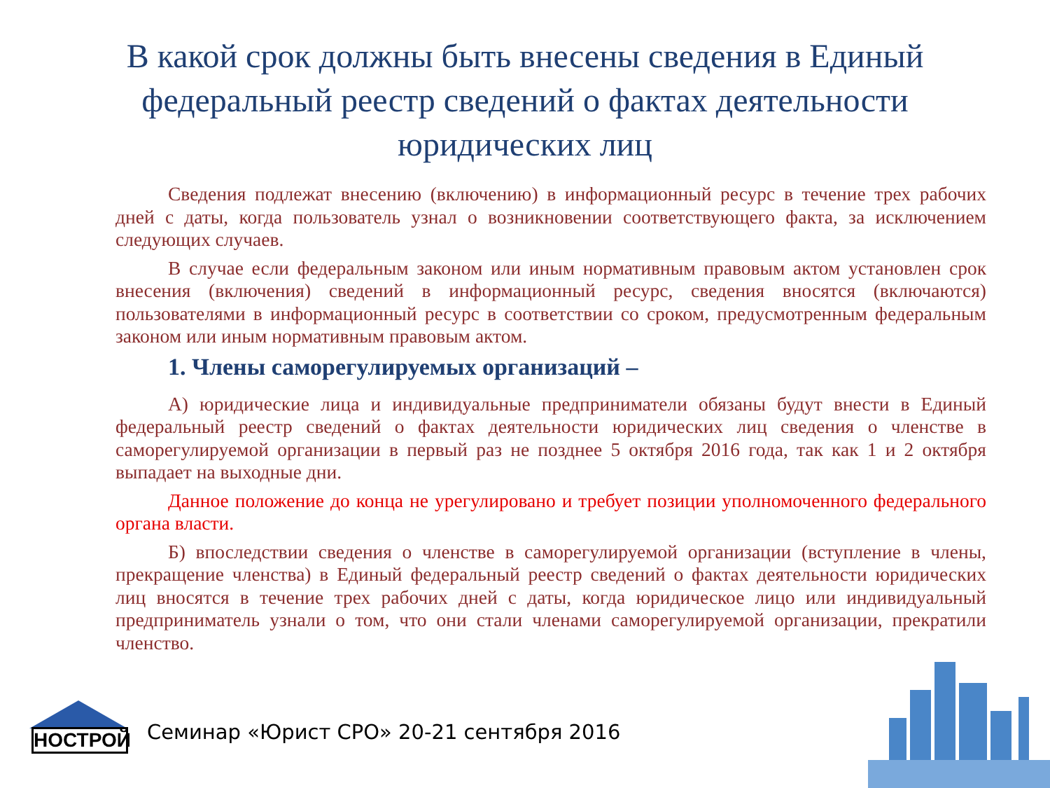В какой срок должны быть внесены сведения в Единый федеральный реестр сведений о фактах деятельности юридических лиц
Сведения подлежат внесению (включению) в информационный ресурс в течение трех рабочих дней с даты, когда пользователь узнал о возникновении соответствующего факта, за исключением следующих случаев.
В случае если федеральным законом или иным нормативным правовым актом установлен срок внесения (включения) сведений в информационный ресурс, сведения вносятся (включаются) пользователями в информационный ресурс в соответствии со сроком, предусмотренным федеральным законом или иным нормативным правовым актом.
1. Члены саморегулируемых организаций –
А) юридические лица и индивидуальные предприниматели обязаны будут внести в Единый федеральный реестр сведений о фактах деятельности юридических лиц сведения о членстве в саморегулируемой организации в первый раз не позднее 5 октября 2016 года, так как 1 и 2 октября выпадает на выходные дни.
Данное положение до конца не урегулировано и требует позиции уполномоченного федерального органа власти.
Б) впоследствии сведения о членстве в саморегулируемой организации (вступление в члены, прекращение членства) в Единый федеральный реестр сведений о фактах деятельности юридических лиц вносятся в течение трех рабочих дней с даты, когда юридическое лицо или индивидуальный предприниматель узнали о том, что они стали членами саморегулируемой организации, прекратили членство.
НОСТРОЙ
Семинар «Юрист СРО» 20-21 сентября 2016